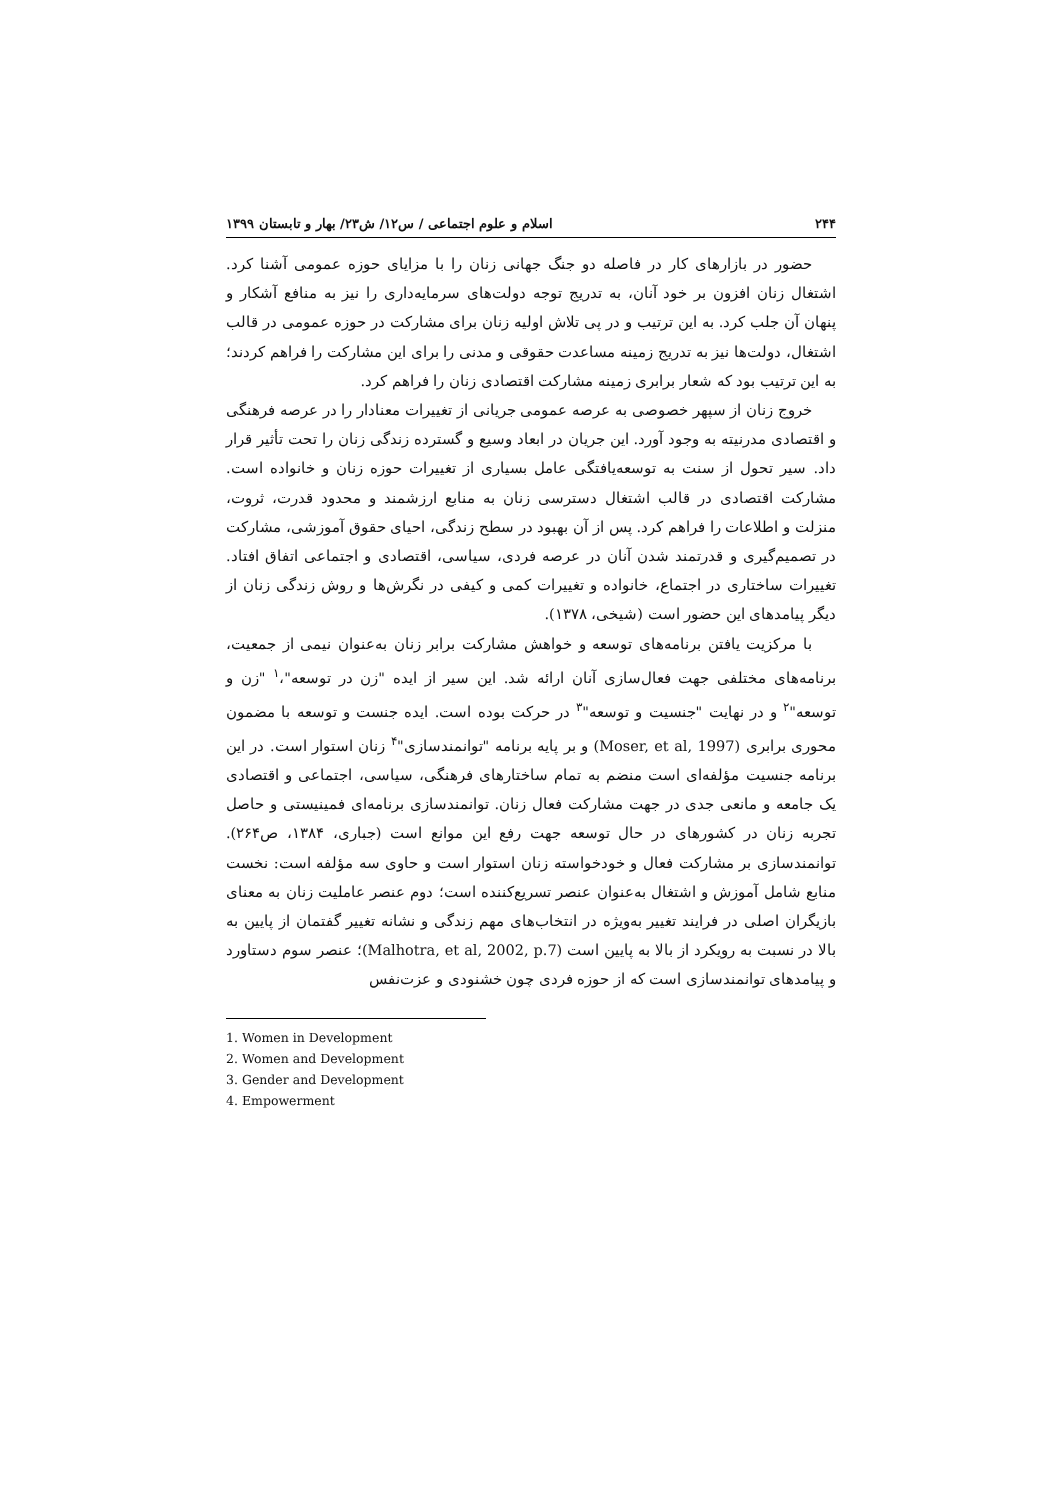۲۴۴ اسلام و علوم اجتماعی / س۱۲/ ش۲۳/ بهار و تابستان ۱۳۹۹
حضور در بازارهای کار در فاصله دو جنگ جهانی زنان را با مزایای حوزه عمومی آشنا کرد. اشتغال زنان افزون بر خود آنان، به تدریج توجه دولت‌های سرمایه‌داری را نیز به منافع آشکار و پنهان آن جلب کرد. به این ترتیب و در پی تلاش اولیه زنان برای مشارکت در حوزه عمومی در قالب اشتغال، دولت‌ها نیز به تدریج زمینه مساعدت حقوقی و مدنی را برای این مشارکت را فراهم کردند؛ به این ترتیب بود که شعار برابری زمینه مشارکت اقتصادی زنان را فراهم کرد.
خروج زنان از سپهر خصوصی به عرصه عمومی جریانی از تغییرات معنادار را در عرصه فرهنگی و اقتصادی مدرنیته به وجود آورد. این جریان در ابعاد وسیع و گسترده زندگی زنان را تحت تأثیر قرار داد. سیر تحول از سنت به توسعه‌یافتگی عامل بسیاری از تغییرات حوزه زنان و خانواده است. مشارکت اقتصادی در قالب اشتغال دسترسی زنان به منابع ارزشمند و محدود قدرت، ثروت، منزلت و اطلاعات را فراهم کرد. پس از آن بهبود در سطح زندگی، احیای حقوق آموزشی، مشارکت در تصمیم‌گیری و قدرتمند شدن آنان در عرصه فردی، سیاسی، اقتصادی و اجتماعی اتفاق افتاد. تغییرات ساختاری در اجتماع، خانواده و تغییرات کمی و کیفی در نگرش‌ها و روش زندگی زنان از دیگر پیامدهای این حضور است (شیخی، ۱۳۷۸).
با مرکزیت یافتن برنامه‌های توسعه و خواهش مشارکت برابر زنان به‌عنوان نیمی از جمعیت، برنامه‌های مختلفی جهت فعال‌سازی آنان ارائه شد. این سیر از ایده "زن در توسعه"،<sup>۱</sup> "زن و توسعه"<sup>۲</sup> و در نهایت "جنسیت و توسعه"<sup>۳</sup> در حرکت بوده است. ایده جنست و توسعه با مضمون محوری برابری (Moser, et al, 1997) و بر پایه برنامه "توانمندسازی"<sup>۴</sup> زنان استوار است. در این برنامه جنسیت مؤلفه‌ای است منضم به تمام ساختارهای فرهنگی، سیاسی، اجتماعی و اقتصادی یک جامعه و مانعی جدی در جهت مشارکت فعال زنان. توانمندسازی برنامه‌ای فمینیستی و حاصل تجربه زنان در کشورهای در حال توسعه جهت رفع این موانع است (جباری، ۱۳۸۴، ص۲۶۴). توانمندسازی بر مشارکت فعال و خودخواسته زنان استوار است و حاوی سه مؤلفه است: نخست منابع شامل آموزش و اشتغال به‌عنوان عنصر تسریع‌کننده است؛ دوم عنصر عاملیت زنان به معنای بازیگران اصلی در فرایند تغییر به‌ویژه در انتخاب‌های مهم زندگی و نشانه تغییر گفتمان از پایین به بالا در نسبت به رویکرد از بالا به پایین است (Malhotra, et al, 2002, p.7)؛ عنصر سوم دستاورد و پیامدهای توانمندسازی است که از حوزه فردی چون خشنودی و عزت‌نفس
1. Women in Development
2. Women and Development
3. Gender and Development
4. Empowerment